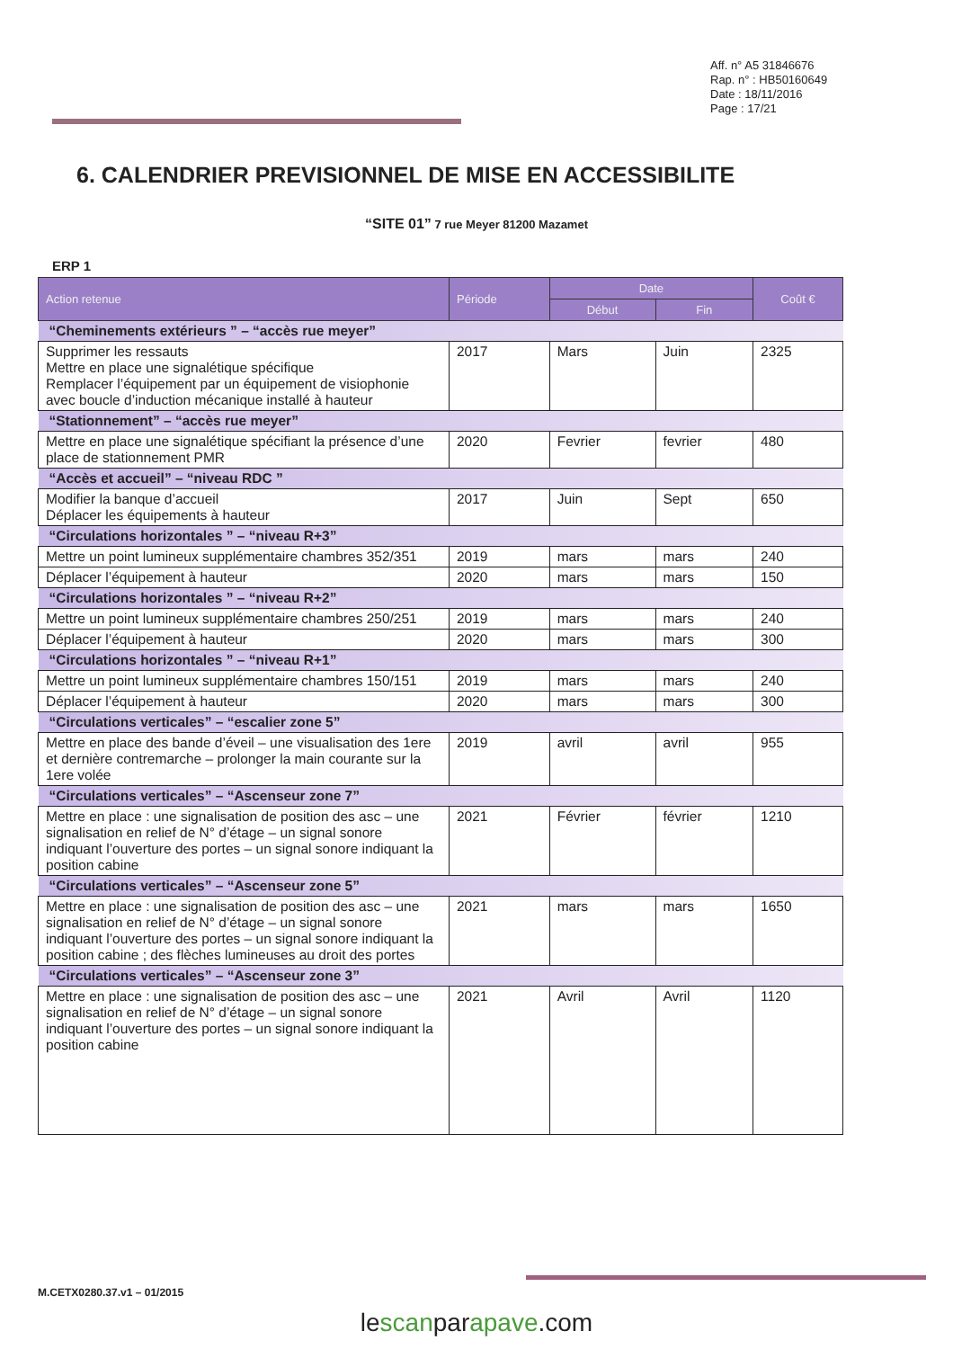Aff. n° A5 31846676
Rap. n° : HB50160649
Date : 18/11/2016
Page : 17/21
6. CALENDRIER PREVISIONNEL DE MISE EN ACCESSIBILITE
“SITE 01” 7 rue Meyer 81200 Mazamet
ERP 1
| Action retenue | Période | Date | | Coût € |
| --- | --- | --- | --- | --- |
| | | Début | Fin | |
| “Cheminements extérieurs ” – “accès rue meyer” | | | | |
| Supprimer les ressauts Mettre en place une signalétique spécifique Remplacer l’équipement par un équipement de visiophonie avec boucle d’induction mécanique installé à hauteur | 2017 | Mars | Juin | 2325 |
| “Stationnement” – “accès rue meyer” | | | | |
| Mettre en place une signalétique spécifiant la présence d’une place de stationnement PMR | 2020 | Fevrier | fevrier | 480 |
| “Accès et accueil” – “niveau RDC ” | | | | |
| Modifier la banque d’accueil Déplacer les équipements à hauteur | 2017 | Juin | Sept | 650 |
| “Circulations horizontales ” – “niveau R+3” | | | | |
| Mettre un point lumineux supplémentaire chambres 352/351 | 2019 | mars | mars | 240 |
| Déplacer l’équipement à hauteur | 2020 | mars | mars | 150 |
| “Circulations horizontales ” – “niveau R+2” | | | | |
| Mettre un point lumineux supplémentaire chambres 250/251 | 2019 | mars | mars | 240 |
| Déplacer l’équipement à hauteur | 2020 | mars | mars | 300 |
| “Circulations horizontales ” – “niveau R+1” | | | | |
| Mettre un point lumineux supplémentaire chambres 150/151 | 2019 | mars | mars | 240 |
| Déplacer l’équipement à hauteur | 2020 | mars | mars | 300 |
| “Circulations verticales” – “escalier zone 5” | | | | |
| Mettre en place des bande d’éveil – une visualisation des 1ere et dernière contremarche – prolonger la main courante sur la 1ere volée | 2019 | avril | avril | 955 |
| “Circulations verticales” – “Ascenseur zone 7” | | | | |
| Mettre en place : une signalisation de position des asc – une signalisation en relief de N° d’étage – un signal sonore indiquant l’ouverture des portes – un signal sonore indiquant la position cabine | 2021 | Février | février | 1210 |
| “Circulations verticales” – “Ascenseur zone 5” | | | | |
| Mettre en place : une signalisation de position des asc – une signalisation en relief de N° d’étage – un signal sonore indiquant l’ouverture des portes – un signal sonore indiquant la position cabine ; des flèches lumineuses au droit des portes | 2021 | mars | mars | 1650 |
| “Circulations verticales” – “Ascenseur zone 3” | | | | |
| Mettre en place : une signalisation de position des asc – une signalisation en relief de N° d’étage – un signal sonore indiquant l’ouverture des portes – un signal sonore indiquant la position cabine | 2021 | Avril | Avril | 1120 |
M.CETX0280.37.v1 – 01/2015
lescanparapave.com